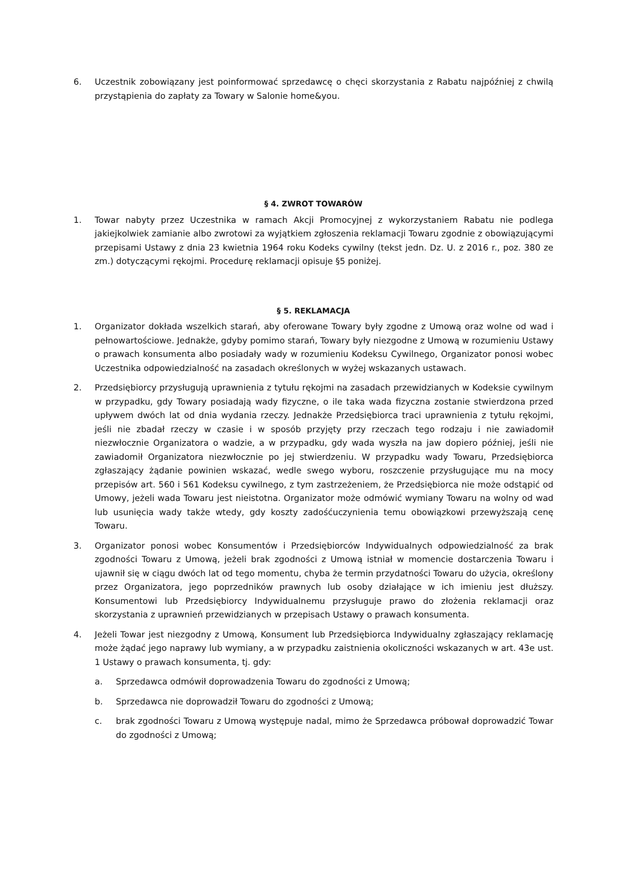6. Uczestnik zobowiązany jest poinformować sprzedawcę o chęci skorzystania z Rabatu najpóźniej z chwilą przystąpienia do zapłaty za Towary w Salonie home&you.
§ 4. ZWROT TOWARÓW
1. Towar nabyty przez Uczestnika w ramach Akcji Promocyjnej z wykorzystaniem Rabatu nie podlega jakiejkolwiek zamianie albo zwrotowi za wyjątkiem zgłoszenia reklamacji Towaru zgodnie z obowiązującymi przepisami Ustawy z dnia 23 kwietnia 1964 roku Kodeks cywilny (tekst jedn. Dz. U. z 2016 r., poz. 380 ze zm.) dotyczącymi rękojmi. Procedurę reklamacji opisuje §5 poniżej.
§ 5. REKLAMACJA
1. Organizator dokłada wszelkich starań, aby oferowane Towary były zgodne z Umową oraz wolne od wad i pełnowartościowe. Jednakże, gdyby pomimo starań, Towary były niezgodne z Umową w rozumieniu Ustawy o prawach konsumenta albo posiadały wady w rozumieniu Kodeksu Cywilnego, Organizator ponosi wobec Uczestnika odpowiedzialność na zasadach określonych w wyżej wskazanych ustawach.
2. Przedsiębiorcy przysługują uprawnienia z tytułu rękojmi na zasadach przewidzianych w Kodeksie cywilnym w przypadku, gdy Towary posiadają wady fizyczne, o ile taka wada fizyczna zostanie stwierdzona przed upływem dwóch lat od dnia wydania rzeczy. Jednakże Przedsiębiorca traci uprawnienia z tytułu rękojmi, jeśli nie zbadał rzeczy w czasie i w sposób przyjęty przy rzeczach tego rodzaju i nie zawiadomił niezwłocznie Organizatora o wadzie, a w przypadku, gdy wada wyszła na jaw dopiero później, jeśli nie zawiadomił Organizatora niezwłocznie po jej stwierdzeniu. W przypadku wady Towaru, Przedsiębiorca zgłaszający żądanie powinien wskazać, wedle swego wyboru, roszczenie przysługujące mu na mocy przepisów art. 560 i 561 Kodeksu cywilnego, z tym zastrzeżeniem, że Przedsiębiorca nie może odstąpić od Umowy, jeżeli wada Towaru jest nieistotna. Organizator może odmówić wymiany Towaru na wolny od wad lub usunięcia wady także wtedy, gdy koszty zadośćuczynienia temu obowiązkowi przewyższają cenę Towaru.
3. Organizator ponosi wobec Konsumentów i Przedsiębiorców Indywidualnych odpowiedzialność za brak zgodności Towaru z Umową, jeżeli brak zgodności z Umową istniał w momencie dostarczenia Towaru i ujawnił się w ciągu dwóch lat od tego momentu, chyba że termin przydatności Towaru do użycia, określony przez Organizatora, jego poprzedników prawnych lub osoby działające w ich imieniu jest dłuższy. Konsumentowi lub Przedsiębiorcy Indywidualnemu przysługuje prawo do złożenia reklamacji oraz skorzystania z uprawnień przewidzianych w przepisach Ustawy o prawach konsumenta.
4. Jeżeli Towar jest niezgodny z Umową, Konsument lub Przedsiębiorca Indywidualny zgłaszający reklamację może żądać jego naprawy lub wymiany, a w przypadku zaistnienia okoliczności wskazanych w art. 43e ust. 1 Ustawy o prawach konsumenta, tj. gdy:
a. Sprzedawca odmówił doprowadzenia Towaru do zgodności z Umową;
b. Sprzedawca nie doprowadził Towaru do zgodności z Umową;
c. brak zgodności Towaru z Umową występuje nadal, mimo że Sprzedawca próbował doprowadzić Towar do zgodności z Umową;